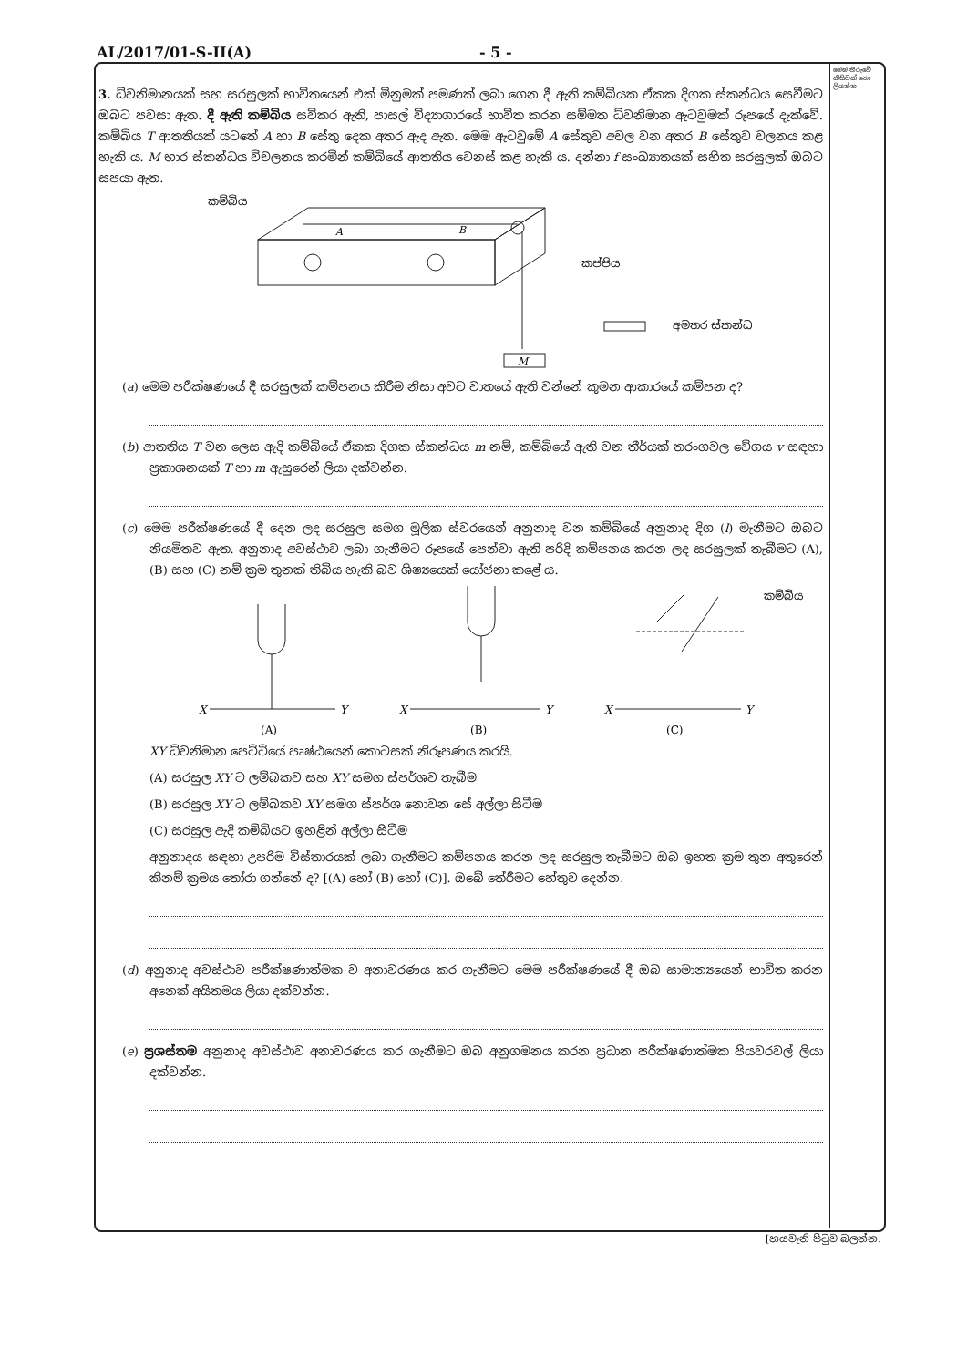AL/2017/01-S-II(A) - 5 -
මෙම තීරුවේ කිසිවක් නො ලියන්න
3. ධ්වනිමානයක් සහ සරසුලක් භාවිතයෙන් එක් මිනුමක් පමණක් ලබා ගෙන දී ඇති කම්බියක ඒකක දිගක ස්කන්ධය සෙවීමට ඔබට පවසා ඇත. දී ඇති කම්බිය සවිකර ඇති, පාසල් විද්‍යාගාරයේ භාවිත කරන සම්මත ධ්වනිමාන ඇටවුමක් රූපයේ දැක්වේ. කම්බිය T ආතතියක් යටතේ A හා B සේතු දෙක අතර ඇද ඇත. මෙම ඇටවුමේ A සේතුව අචල වන අතර B සේතුව චලනය කළ හැකි ය. M භාර ස්කන්ධය විචලනය කරමින් කම්බියේ ආතතිය වෙනස් කළ හැකි ය. දන්නා f සංඛ්‍යාතයක් සහිත සරසුලක් ඔබට සපයා ඇත.
M
A
B
කම්බිය
කප්පිය
අමතර ස්කන්ධ
(a) මෙම පරීක්ෂණයේ දී සරසුලක් කම්පනය කිරීම නිසා අවට වාතයේ ඇති වන්නේ කුමන ආකාරයේ කම්පන ද?
(b) ආතතිය T වන ලෙස ඇදි කම්බියේ ඒකක දිගක ස්කන්ධය m නම්, කම්බියේ ඇති වන තීර්යක් තරංගවල වේගය v සඳහා ප්‍රකාශනයක් T හා m ඇසුරෙන් ලියා දක්වන්න.
(c) මෙම පරීක්ෂණයේ දී දෙන ලද සරසුල සමග මූලික ස්වරයෙන් අනුනාද වන කම්බියේ අනුනාද දිග (l) මැනීමට ඔබට නියමිතව ඇත. අනුනාද අවස්ථාව ලබා ගැනීමට රූපයේ පෙන්වා ඇති පරිදි කම්පනය කරන ලද සරසුලක් තැබීමට (A), (B) සහ (C) නම් ක්‍රම තුනක් තිබිය හැකි බව ශිෂ්‍යයෙක් යෝජනා කළේ ය.
X
Y
(A)
X
Y
(B)
කම්බිය
X
Y
(C)
XY ධ්වනිමාන පෙට්ටියේ පෘෂ්ඨයෙන් කොටසක් නිරූපණය කරයි.
(A) සරසුල XY ට ලම්බකව සහ XY සමග ස්පර්ශව තැබීම
(B) සරසුල XY ට ලම්බකව XY සමග ස්පර්ශ නොවන සේ අල්ලා සිටීම
(C) සරසුල ඇදි කම්බියට ඉහළින් අල්ලා සිටීම
අනුනාදය සඳහා උපරිම විස්තාරයක් ලබා ගැනීමට කම්පනය කරන ලද සරසුල තැබීමට ඔබ ඉහත ක්‍රම තුන අතුරෙන් කිනම් ක්‍රමය තෝරා ගන්නේ ද? [(A) හෝ (B) හෝ (C)]. ඔබේ තේරීමට හේතුව දෙන්න.
(d) අනුනාද අවස්ථාව පරීක්ෂණාත්මක ව අනාවරණය කර ගැනීමට මෙම පරීක්ෂණයේ දී ඔබ සාමාන්‍යයෙන් භාවිත කරන අනෙක් අයිතමය ලියා දක්වන්න.
(e) ප්‍රශස්තම අනුනාද අවස්ථාව අනාවරණය කර ගැනීමට ඔබ අනුගමනය කරන ප්‍රධාන පරීක්ෂණාත්මක පියවරවල් ලියා දක්වන්න.
[හයවැනි පිටුව බලන්න.